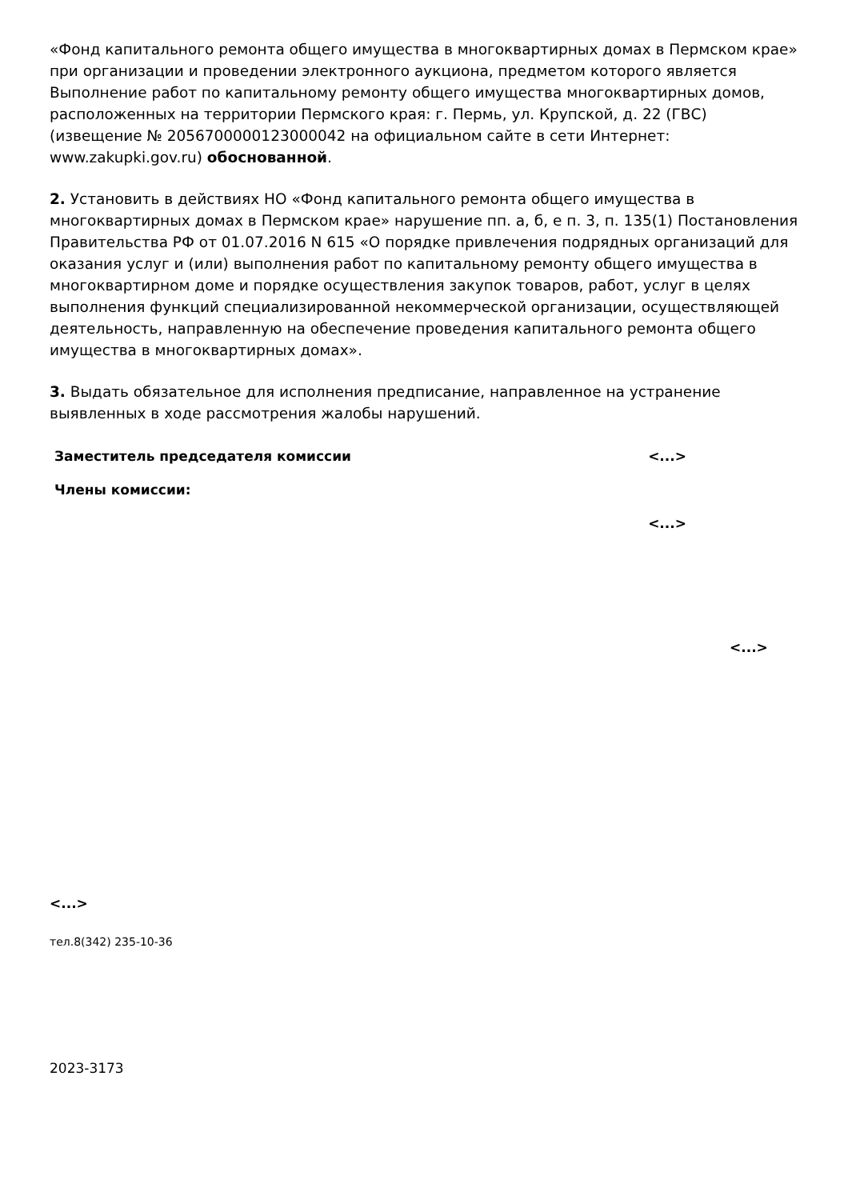«Фонд капитального ремонта общего имущества в многоквартирных домах в Пермском крае» при организации и проведении электронного аукциона, предметом которого является Выполнение работ по капитальному ремонту общего имущества многоквартирных домов, расположенных на территории Пермского края: г. Пермь, ул. Крупской, д. 22 (ГВС) (извещение № 2056700000123000042 на официальном сайте в сети Интернет: www.zakupki.gov.ru) обоснованной.
2. Установить в действиях НО «Фонд капитального ремонта общего имущества в многоквартирных домах в Пермском крае» нарушение пп. а, б, е п. 3, п. 135(1) Постановления Правительства РФ от 01.07.2016 N 615 «О порядке привлечения подрядных организаций для оказания услуг и (или) выполнения работ по капитальному ремонту общего имущества в многоквартирном доме и порядке осуществления закупок товаров, работ, услуг в целях выполнения функций специализированной некоммерческой организации, осуществляющей деятельность, направленную на обеспечение проведения капитального ремонта общего имущества в многоквартирных домах».
3. Выдать обязательное для исполнения предписание, направленное на устранение выявленных в ходе рассмотрения жалобы нарушений.
Заместитель председателя комиссии <...>
Члены комиссии:
<...>
<...>
<...>
тел.8(342) 235-10-36
2023-3173